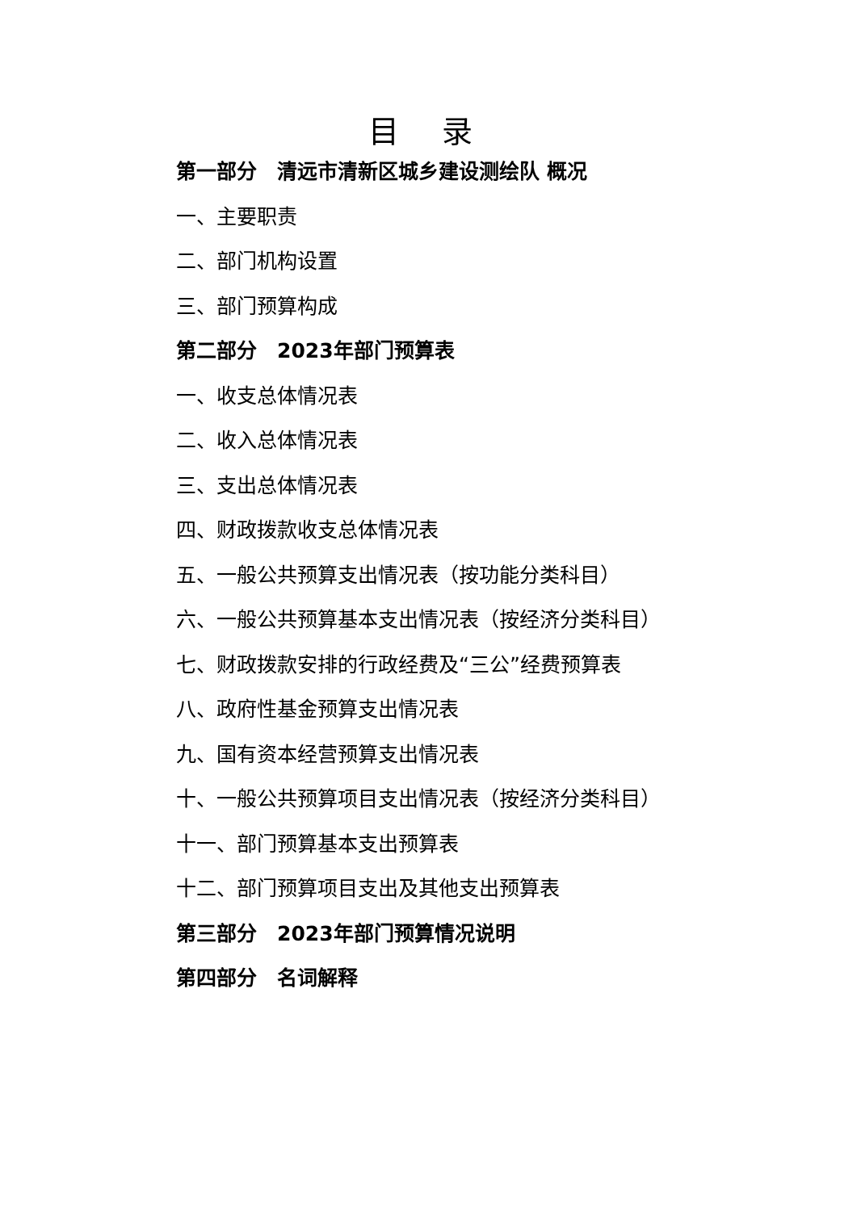目 录
第一部分　清远市清新区城乡建设测绘队 概况
一、主要职责
二、部门机构设置
三、部门预算构成
第二部分　2023年部门预算表
一、收支总体情况表
二、收入总体情况表
三、支出总体情况表
四、财政拨款收支总体情况表
五、一般公共预算支出情况表（按功能分类科目）
六、一般公共预算基本支出情况表（按经济分类科目）
七、财政拨款安排的行政经费及“三公”经费预算表
八、政府性基金预算支出情况表
九、国有资本经营预算支出情况表
十、一般公共预算项目支出情况表（按经济分类科目）
十一、部门预算基本支出预算表
十二、部门预算项目支出及其他支出预算表
第三部分　2023年部门预算情况说明
第四部分　名词解释